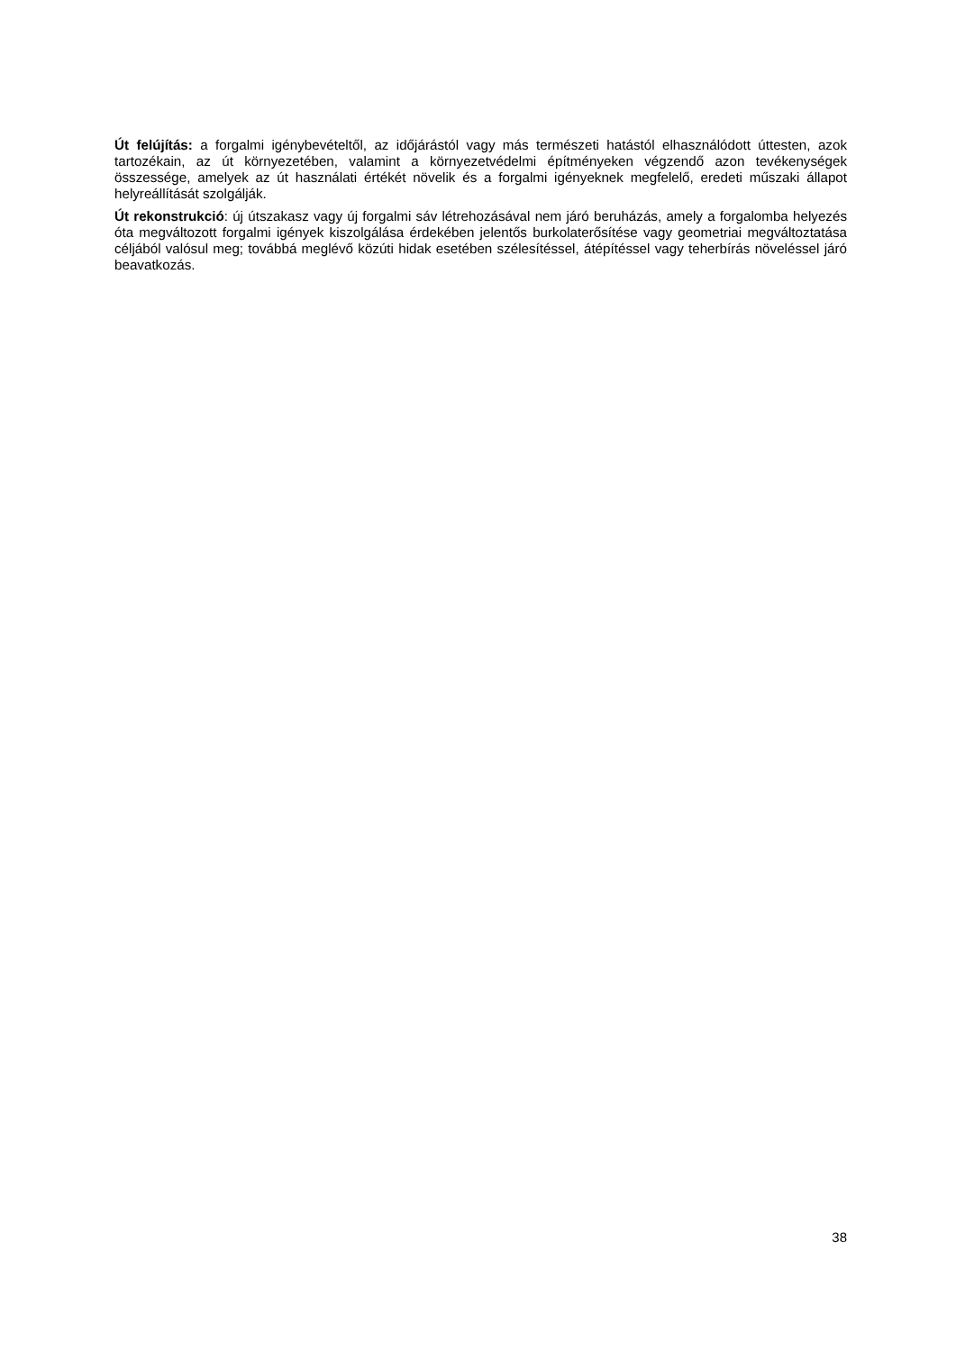Út felújítás: a forgalmi igénybevételtől, az időjárástól vagy más természeti hatástól elhasználódott úttesten, azok tartozékain, az út környezetében, valamint a környezetvédelmi építményeken végzendő azon tevékenységek összessége, amelyek az út használati értékét növelik és a forgalmi igényeknek megfelelő, eredeti műszaki állapot helyreállítását szolgálják.
Út rekonstrukció: új útszakasz vagy új forgalmi sáv létrehozásával nem járó beruházás, amely a forgalomba helyezés óta megváltozott forgalmi igények kiszolgálása érdekében jelentős burkolaterősítése vagy geometriai megváltoztatása céljából valósul meg; továbbá meglévő közúti hidak esetében szélesítéssel, átépítéssel vagy teherbírás növeléssel járó beavatkozás.
38